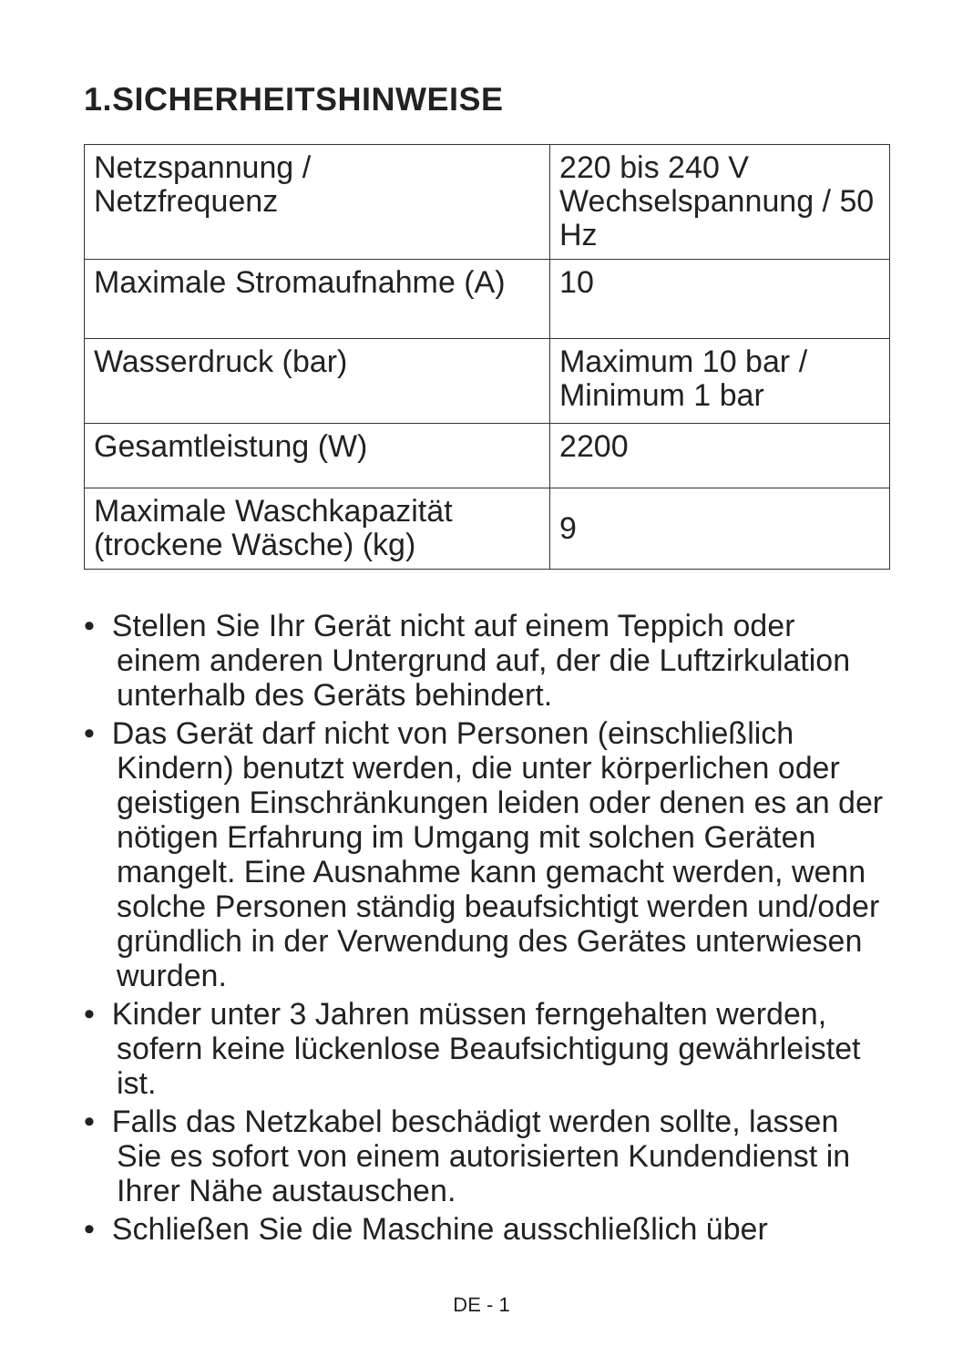1.SICHERHEITSHINWEISE
| Netzspannung / Netzfrequenz | 220 bis 240 V Wechselspannung / 50 Hz |
| Maximale Stromaufnahme (A) | 10 |
| Wasserdruck (bar) | Maximum 10 bar / Minimum 1 bar |
| Gesamtleistung (W) | 2200 |
| Maximale Waschkapazität (trockene Wäsche) (kg) | 9 |
• Stellen Sie Ihr Gerät nicht auf einem Teppich oder einem anderen Untergrund auf, der die Luftzirkulation unterhalb des Geräts behindert.
• Das Gerät darf nicht von Personen (einschließlich Kindern) benutzt werden, die unter körperlichen oder geistigen Einschränkungen leiden oder denen es an der nötigen Erfahrung im Umgang mit solchen Geräten mangelt. Eine Ausnahme kann gemacht werden, wenn solche Personen ständig beaufsichtigt werden und/oder gründlich in der Verwendung des Gerätes unterwiesen wurden.
• Kinder unter 3 Jahren müssen ferngehalten werden, sofern keine lückenlose Beaufsichtigung gewährleistet ist.
• Falls das Netzkabel beschädigt werden sollte, lassen Sie es sofort von einem autorisierten Kundendienst in Ihrer Nähe austauschen.
• Schließen Sie die Maschine ausschließlich über
DE - 1